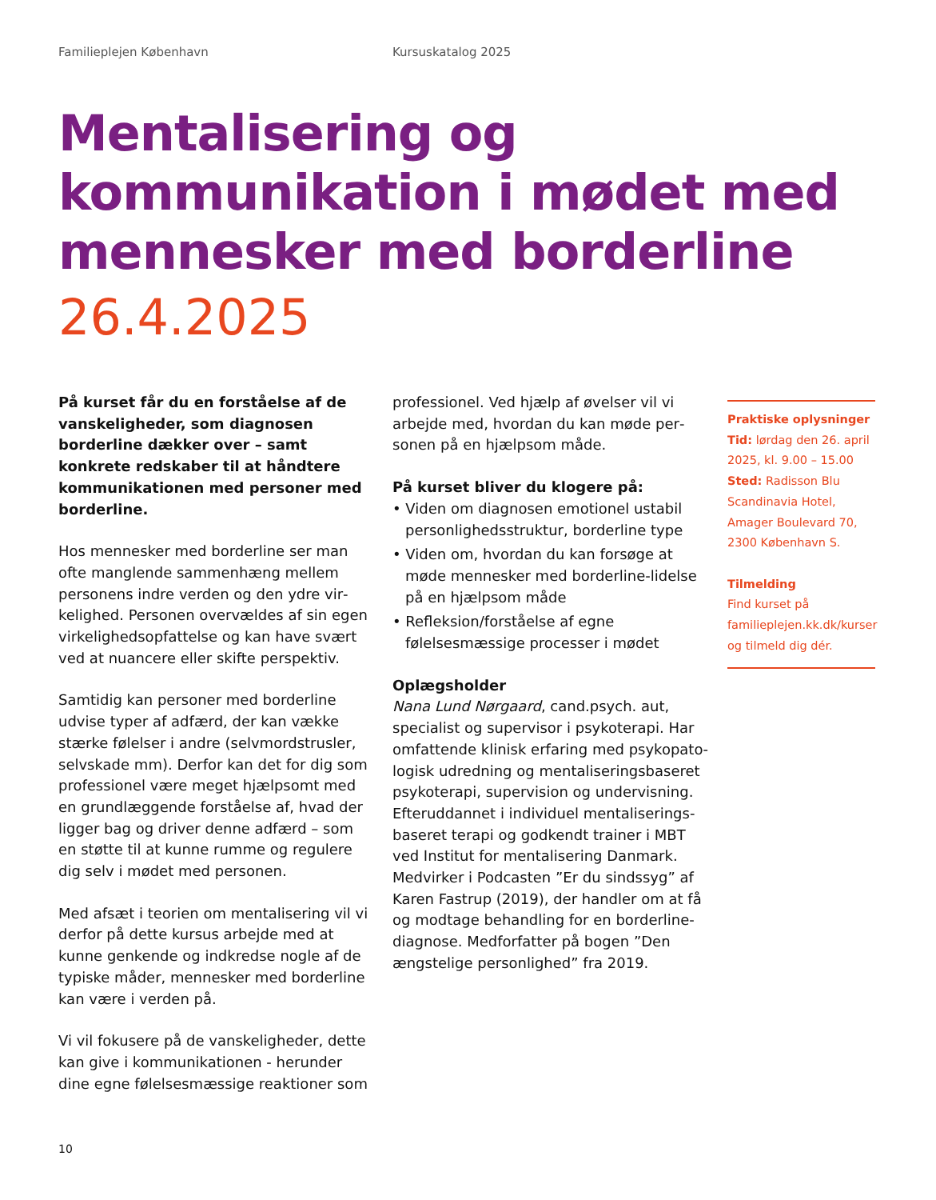Familieplejen København Kursuskatalog 2025
Mentalisering og kommunikation i mødet med mennesker med borderline
26.4.2025
På kurset får du en forståelse af de vanske­ligheder, som diagnosen borderline dæk­ker over – samt konkrete redskaber til at håndtere kommunikationen med personer med borderline.
Hos mennesker med borderline ser man ofte manglende sammenhæng mellem personens indre verden og den ydre vir­kelighed. Personen overvældes af sin egen virkelighedsopfattelse og kan have svært ved at nuancere eller skifte perspektiv.
Samtidig kan personer med borderline udvise typer af adfærd, der kan vække stærke følelser i andre (selvmordstrusler, selvskade mm). Derfor kan det for dig som professio­nel være meget hjælpsomt med en grund­læggende forståelse af, hvad der ligger bag og driver denne adfærd – som en støtte til at kunne rumme og regulere dig selv i mødet med personen.
Med afsæt i teorien om mentalisering vil vi derfor på dette kursus arbejde med at kunne genkende og indkredse nogle af de typiske måder, mennesker med borderline kan være i verden på.
Vi vil fokusere på de vanskeligheder, dette kan give i kommunikationen - herunder dine egne følelsesmæssige reaktioner som
professionel. Ved hjælp af øvelser vil vi arbejde med, hvordan du kan møde per­sonen på en hjælpsom måde.
På kurset bliver du klogere på:
• Viden om diagnosen emotionel ustabil personlighedsstruktur, borderline type
• Viden om, hvordan du kan forsøge at møde mennesker med borderline-lidelse på en hjælpsom måde
• Refleksion/forståelse af egne følelsesmæs­sige processer i mødet
Oplægsholder
Nana Lund Nørgaard, cand.psych. aut, specialist og supervisor i psykoterapi. Har omfattende klinisk erfaring med psykopato­logisk udredning og mentaliseringsbaseret psykoterapi, supervision og undervisning. Efteruddannet i individuel mentaliserings­baseret terapi og godkendt trainer i MBT ved Institut for mentalisering Danmark. Medvirker i Podcasten ”Er du sindssyg” af Karen Fastrup (2019), der handler om at få og modtage behandling for en borderline­diagnose. Medforfatter på bogen ”Den ængstelige personlighed” fra 2019.
Praktiske oplysninger
Tid: lørdag den 26. april 2025, kl. 9.00 – 15.00
Sted: Radisson Blu Scandinavia Hotel, Amager Boulevard 70, 2300 København S.
Tilmelding
Find kurset på familieplejen.kk.dk/kurser og tilmeld dig dér.
10